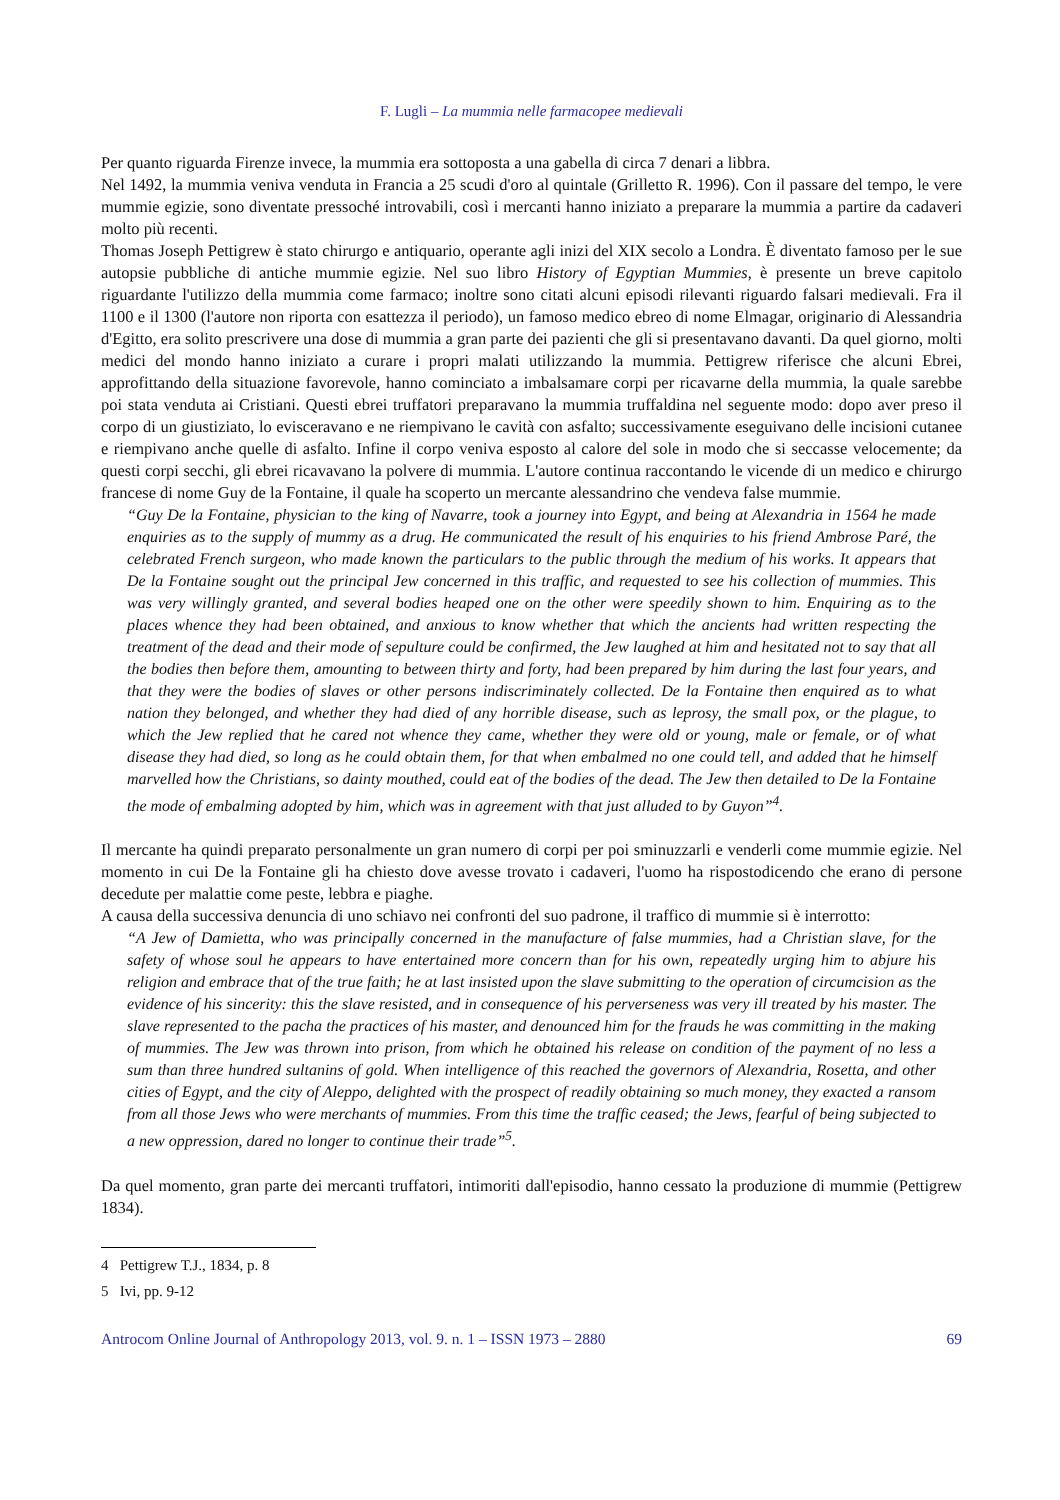F. Lugli – La mummia nelle farmacopee medievali
Per quanto riguarda Firenze invece, la mummia era sottoposta a una gabella di circa 7 denari a libbra.
Nel 1492, la mummia veniva venduta in Francia a 25 scudi d'oro al quintale (Grilletto R. 1996). Con il passare del tempo, le vere mummie egizie, sono diventate pressoché introvabili, così i mercanti hanno iniziato a preparare la mummia a partire da cadaveri molto più recenti.
Thomas Joseph Pettigrew è stato chirurgo e antiquario, operante agli inizi del XIX secolo a Londra. È diventato famoso per le sue autopsie pubbliche di antiche mummie egizie. Nel suo libro History of Egyptian Mummies, è presente un breve capitolo riguardante l'utilizzo della mummia come farmaco; inoltre sono citati alcuni episodi rilevanti riguardo falsari medievali. Fra il 1100 e il 1300 (l'autore non riporta con esattezza il periodo), un famoso medico ebreo di nome Elmagar, originario di Alessandria d'Egitto, era solito prescrivere una dose di mummia a gran parte dei pazienti che gli si presentavano davanti. Da quel giorno, molti medici del mondo hanno iniziato a curare i propri malati utilizzando la mummia. Pettigrew riferisce che alcuni Ebrei, approfittando della situazione favorevole, hanno cominciato a imbalsamare corpi per ricavarne della mummia, la quale sarebbe poi stata venduta ai Cristiani. Questi ebrei truffatori preparavano la mummia truffaldina nel seguente modo: dopo aver preso il corpo di un giustiziato, lo evisceravano e ne riempivano le cavità con asfalto; successivamente eseguivano delle incisioni cutanee e riempivano anche quelle di asfalto. Infine il corpo veniva esposto al calore del sole in modo che si seccasse velocemente; da questi corpi secchi, gli ebrei ricavavano la polvere di mummia. L'autore continua raccontando le vicende di un medico e chirurgo francese di nome Guy de la Fontaine, il quale ha scoperto un mercante alessandrino che vendeva false mummie.
“Guy De la Fontaine, physician to the king of Navarre, took a journey into Egypt, and being at Alexandria in 1564 he made enquiries as to the supply of mummy as a drug. He communicated the result of his enquiries to his friend Ambrose Paré, the celebrated French surgeon, who made known the particulars to the public through the medium of his works. It appears that De la Fontaine sought out the principal Jew concerned in this traffic, and requested to see his collection of mummies. This was very willingly granted, and several bodies heaped one on the other were speedily shown to him. Enquiring as to the places whence they had been obtained, and anxious to know whether that which the ancients had written respecting the treatment of the dead and their mode of sepulture could be confirmed, the Jew laughed at him and hesitated not to say that all the bodies then before them, amounting to between thirty and forty, had been prepared by him during the last four years, and that they were the bodies of slaves or other persons indiscriminately collected. De la Fontaine then enquired as to what nation they belonged, and whether they had died of any horrible disease, such as leprosy, the small pox, or the plague, to which the Jew replied that he cared not whence they came, whether they were old or young, male or female, or of what disease they had died, so long as he could obtain them, for that when embalmed no one could tell, and added that he himself marvelled how the Christians, so dainty mouthed, could eat of the bodies of the dead. The Jew then detailed to De la Fontaine the mode of embalming adopted by him, which was in agreement with that just alluded to by Guyon”<sup>4</sup>.
Il mercante ha quindi preparato personalmente un gran numero di corpi per poi sminuzzarli e venderli come mummie egizie. Nel momento in cui De la Fontaine gli ha chiesto dove avesse trovato i cadaveri, l'uomo ha rispostodicendo che erano di persone decedute per malattie come peste, lebbra e piaghe.
A causa della successiva denuncia di uno schiavo nei confronti del suo padrone, il traffico di mummie si è interrotto:
“A Jew of Damietta, who was principally concerned in the manufacture of false mummies, had a Christian slave, for the safety of whose soul he appears to have entertained more concern than for his own, repeatedly urging him to abjure his religion and embrace that of the true faith; he at last insisted upon the slave submitting to the operation of circumcision as the evidence of his sincerity: this the slave resisted, and in consequence of his perverseness was very ill treated by his master. The slave represented to the pacha the practices of his master, and denounced him for the frauds he was committing in the making of mummies. The Jew was thrown into prison, from which he obtained his release on condition of the payment of no less a sum than three hundred sultanins of gold. When intelligence of this reached the governors of Alexandria, Rosetta, and other cities of Egypt, and the city of Aleppo, delighted with the prospect of readily obtaining so much money, they exacted a ransom from all those Jews who were merchants of mummies. From this time the traffic ceased; the Jews, fearful of being subjected to a new oppression, dared no longer to continue their trade”<sup>5</sup>.
Da quel momento, gran parte dei mercanti truffatori, intimoriti dall'episodio, hanno cessato la produzione di mummie (Pettigrew 1834).
4 Pettigrew T.J., 1834, p. 8
5 Ivi, pp. 9-12
Antrocom Online Journal of Anthropology 2013, vol. 9. n. 1 – ISSN 1973 – 2880 69